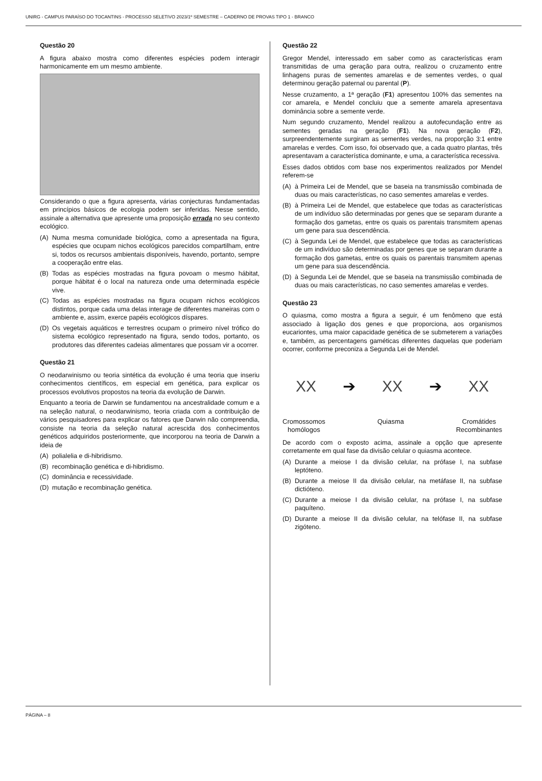UNIRG - CAMPUS PARAÍSO DO TOCANTINS - PROCESSO SELETIVO 2023/1º SEMESTRE – CADERNO DE PROVAS TIPO 1 - BRANCO
Questão 20
A figura abaixo mostra como diferentes espécies podem interagir harmonicamente em um mesmo ambiente.
Considerando o que a figura apresenta, várias conjecturas fundamentadas em princípios básicos de ecologia podem ser inferidas. Nesse sentido, assinale a alternativa que apresente uma proposição errada no seu contexto ecológico.
(A) Numa mesma comunidade biológica, como a apresentada na figura, espécies que ocupam nichos ecológicos parecidos compartilham, entre si, todos os recursos ambientais disponíveis, havendo, portanto, sempre a cooperação entre elas.
(B) Todas as espécies mostradas na figura povoam o mesmo hábitat, porque hábitat é o local na natureza onde uma determinada espécie vive.
(C) Todas as espécies mostradas na figura ocupam nichos ecológicos distintos, porque cada uma delas interage de diferentes maneiras com o ambiente e, assim, exerce papéis ecológicos díspares.
(D) Os vegetais aquáticos e terrestres ocupam o primeiro nível trófico do sistema ecológico representado na figura, sendo todos, portanto, os produtores das diferentes cadeias alimentares que possam vir a ocorrer.
Questão 21
O neodarwinismo ou teoria sintética da evolução é uma teoria que inseriu conhecimentos científicos, em especial em genética, para explicar os processos evolutivos propostos na teoria da evolução de Darwin.
Enquanto a teoria de Darwin se fundamentou na ancestralidade comum e a na seleção natural, o neodarwinismo, teoria criada com a contribuição de vários pesquisadores para explicar os fatores que Darwin não compreendia, consiste na teoria da seleção natural acrescida dos conhecimentos genéticos adquiridos posteriormente, que incorporou na teoria de Darwin a ideia de
(A) polialelia e di-hibridismo.
(B) recombinação genética e di-hibridismo.
(C) dominância e recessividade.
(D) mutação e recombinação genética.
Questão 22
Gregor Mendel, interessado em saber como as características eram transmitidas de uma geração para outra, realizou o cruzamento entre linhagens puras de sementes amarelas e de sementes verdes, o qual determinou geração paternal ou parental (P).
Nesse cruzamento, a 1ª geração (F1) apresentou 100% das sementes na cor amarela, e Mendel concluiu que a semente amarela apresentava dominância sobre a semente verde.
Num segundo cruzamento, Mendel realizou a autofecundação entre as sementes geradas na geração (F1). Na nova geração (F2), surpreendentemente surgiram as sementes verdes, na proporção 3:1 entre amarelas e verdes. Com isso, foi observado que, a cada quatro plantas, três apresentavam a característica dominante, e uma, a característica recessiva.
Esses dados obtidos com base nos experimentos realizados por Mendel referem-se
(A) à Primeira Lei de Mendel, que se baseia na transmissão combinada de duas ou mais características, no caso sementes amarelas e verdes.
(B) à Primeira Lei de Mendel, que estabelece que todas as características de um indivíduo são determinadas por genes que se separam durante a formação dos gametas, entre os quais os parentais transmitem apenas um gene para sua descendência.
(C) à Segunda Lei de Mendel, que estabelece que todas as características de um indivíduo são determinadas por genes que se separam durante a formação dos gametas, entre os quais os parentais transmitem apenas um gene para sua descendência.
(D) à Segunda Lei de Mendel, que se baseia na transmissão combinada de duas ou mais características, no caso sementes amarelas e verdes.
Questão 23
O quiasma, como mostra a figura a seguir, é um fenômeno que está associado à ligação dos genes e que proporciona, aos organismos eucariontes, uma maior capacidade genética de se submeterem a variações e, também, as percentagens gaméticas diferentes daquelas que poderiam ocorrer, conforme preconiza a Segunda Lei de Mendel.
XX ➔ XX ➔ XX
Cromossomos
homólogos Quiasma Cromátides
Recombinantes
De acordo com o exposto acima, assinale a opção que apresente corretamente em qual fase da divisão celular o quiasma acontece.
(A) Durante a meiose I da divisão celular, na prófase I, na subfase leptóteno.
(B) Durante a meiose II da divisão celular, na metáfase II, na subfase dictióteno.
(C) Durante a meiose I da divisão celular, na prófase I, na subfase paquíteno.
(D) Durante a meiose II da divisão celular, na telófase II, na subfase zigóteno.
PÁGINA – 8